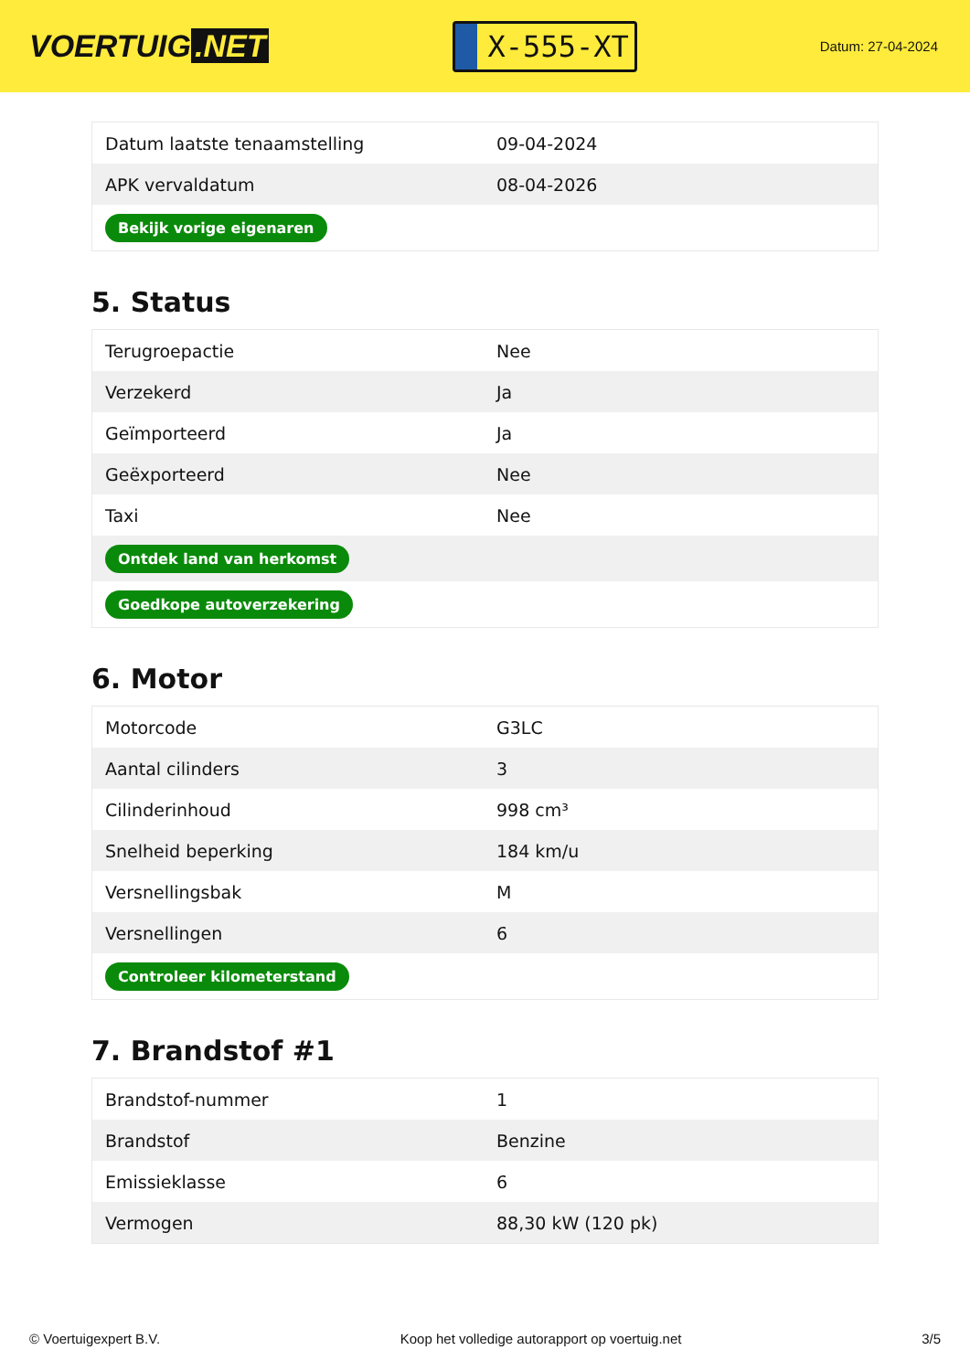VOERTUIG.NET
X-555-XT
Datum: 27-04-2024
| Datum laatste tenaamstelling | 09-04-2024 |
| APK vervaldatum | 08-04-2026 |
| Bekijk vorige eigenaren | |
5. Status
| Terugroepactie | Nee |
| Verzekerd | Ja |
| Geïmporteerd | Ja |
| Geëxporteerd | Nee |
| Taxi | Nee |
| Ontdek land van herkomst | |
| Goedkope autoverzekering | |
6. Motor
| Motorcode | G3LC |
| Aantal cilinders | 3 |
| Cilinderinhoud | 998 cm³ |
| Snelheid beperking | 184 km/u |
| Versnellingsbak | M |
| Versnellingen | 6 |
| Controleer kilometerstand | |
7. Brandstof #1
| Brandstof-nummer | 1 |
| Brandstof | Benzine |
| Emissieklasse | 6 |
| Vermogen | 88,30 kW (120 pk) |
© Voertuigexpert B.V. Koop het volledige autorapport op voertuig.net 3/5